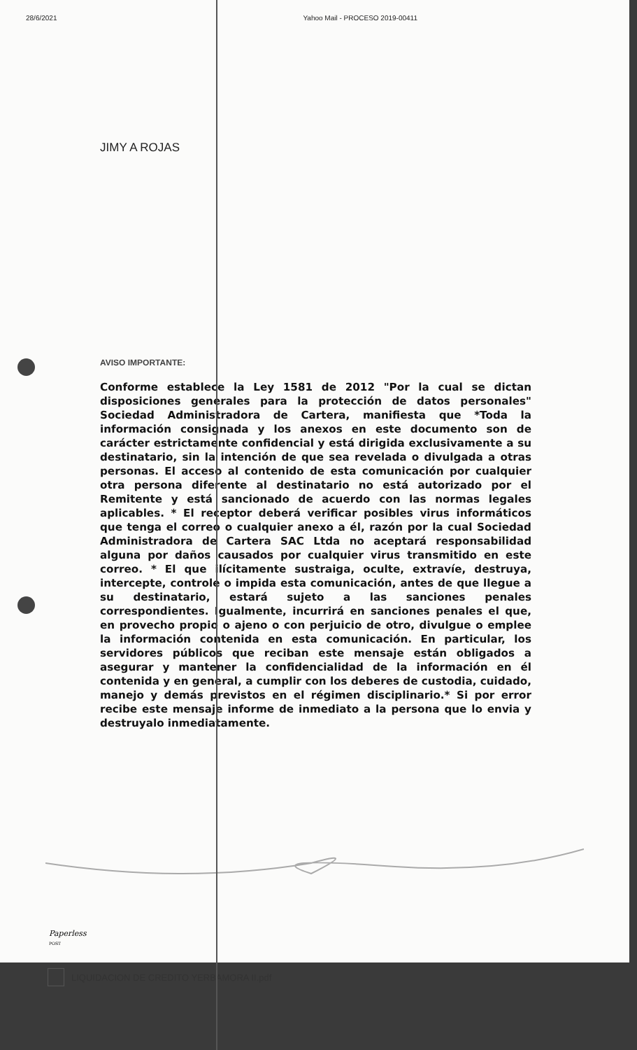28/6/2021 Yahoo Mail - PROCESO 2019-00411
JIMY A ROJAS
AVISO IMPORTANTE:
Conforme establece la Ley 1581 de 2012 "Por la cual se dictan disposiciones generales para la protección de datos personales" Sociedad Administradora de Cartera, manifiesta que *Toda la información consignada y los anexos en este documento son de carácter estrictamente confidencial y está dirigida exclusivamente a su destinatario, sin la intención de que sea revelada o divulgada a otras personas. El acceso al contenido de esta comunicación por cualquier otra persona diferente al destinatario no está autorizado por el Remitente y está sancionado de acuerdo con las normas legales aplicables. * El receptor deberá verificar posibles virus informáticos que tenga el correo o cualquier anexo a él, razón por la cual Sociedad Administradora de Cartera SAC Ltda no aceptará responsabilidad alguna por daños causados por cualquier virus transmitido en este correo. * El que ilícitamente sustraiga, oculte, extravíe, destruya, intercepte, controle o impida esta comunicación, antes de que llegue a su destinatario, estará sujeto a las sanciones penales correspondientes. Igualmente, incurrirá en sanciones penales el que, en provecho propio o ajeno o con perjuicio de otro, divulgue o emplee la información contenida en esta comunicación. En particular, los servidores públicos que reciban este mensaje están obligados a asegurar y mantener la confidencialidad de la información en él contenida y en general, a cumplir con los deberes de custodia, cuidado, manejo y demás previstos en el régimen disciplinario.* Si por error recibe este mensaje informe de inmediato a la persona que lo envia y destruyalo inmediatamente.
Paperless
POST
LIQUIDACION DE CREDITO YERBAMORA II.pdf